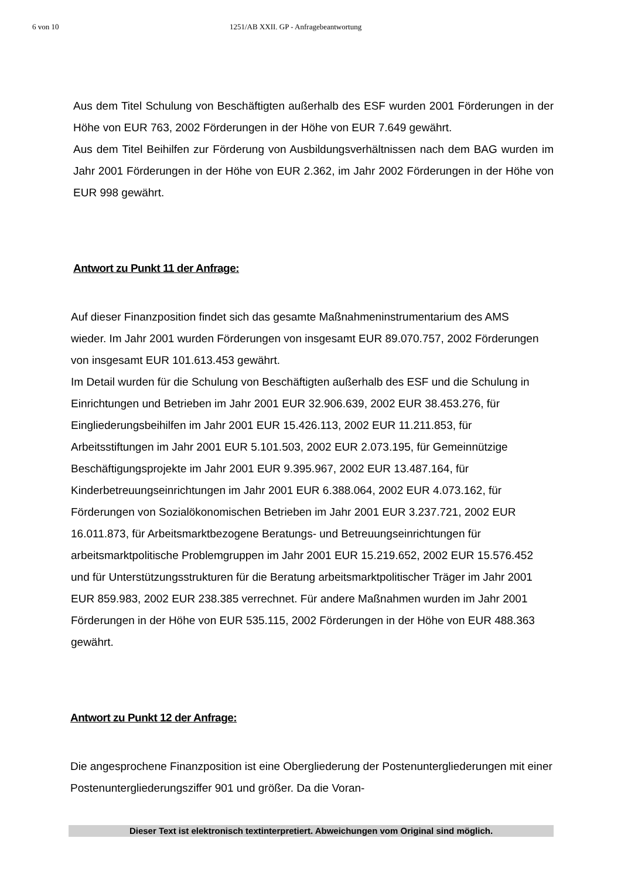6 von 10 1251/AB XXII. GP - Anfragebeantwortung
Aus dem Titel Schulung von Beschäftigten außerhalb des ESF wurden 2001 Förderungen in der Höhe von EUR 763, 2002 Förderungen in der Höhe von EUR 7.649 gewährt.
Aus dem Titel Beihilfen zur Förderung von Ausbildungsverhältnissen nach dem BAG wurden im Jahr 2001 Förderungen in der Höhe von EUR 2.362, im Jahr 2002 Förderungen in der Höhe von EUR 998 gewährt.
Antwort zu Punkt 11 der Anfrage:
Auf dieser Finanzposition findet sich das gesamte Maßnahmeninstrumentarium des AMS wieder. Im Jahr 2001 wurden Förderungen von insgesamt EUR 89.070.757, 2002 Förderungen von insgesamt EUR 101.613.453 gewährt.
Im Detail wurden für die Schulung von Beschäftigten außerhalb des ESF und die Schulung in Einrichtungen und Betrieben im Jahr 2001 EUR 32.906.639, 2002 EUR 38.453.276, für Eingliederungsbeihilfen im Jahr 2001 EUR 15.426.113, 2002 EUR 11.211.853, für Arbeitsstiftungen im Jahr 2001 EUR 5.101.503, 2002 EUR 2.073.195, für Gemeinnützige Beschäftigungsprojekte im Jahr 2001 EUR 9.395.967, 2002 EUR 13.487.164, für Kinderbetreuungseinrichtungen im Jahr 2001 EUR 6.388.064, 2002 EUR 4.073.162, für Förderungen von Sozialökonomischen Betrieben im Jahr 2001 EUR 3.237.721, 2002 EUR 16.011.873, für Arbeitsmarktbezogene Beratungs- und Betreuungseinrichtungen für arbeitsmarktpolitische Problemgruppen im Jahr 2001 EUR 15.219.652, 2002 EUR 15.576.452 und für Unterstützungsstrukturen für die Beratung arbeitsmarktpolitischer Träger im Jahr 2001 EUR 859.983, 2002 EUR 238.385 verrechnet. Für andere Maßnahmen wurden im Jahr 2001 Förderungen in der Höhe von EUR 535.115, 2002 Förderungen in der Höhe von EUR 488.363 gewährt.
Antwort zu Punkt 12 der Anfrage:
Die angesprochene Finanzposition ist eine Obergliederung der Postenuntergliederungen mit einer Postenuntergliederungsziffer 901 und größer. Da die Voran-
Dieser Text ist elektronisch textinterpretiert. Abweichungen vom Original sind möglich.